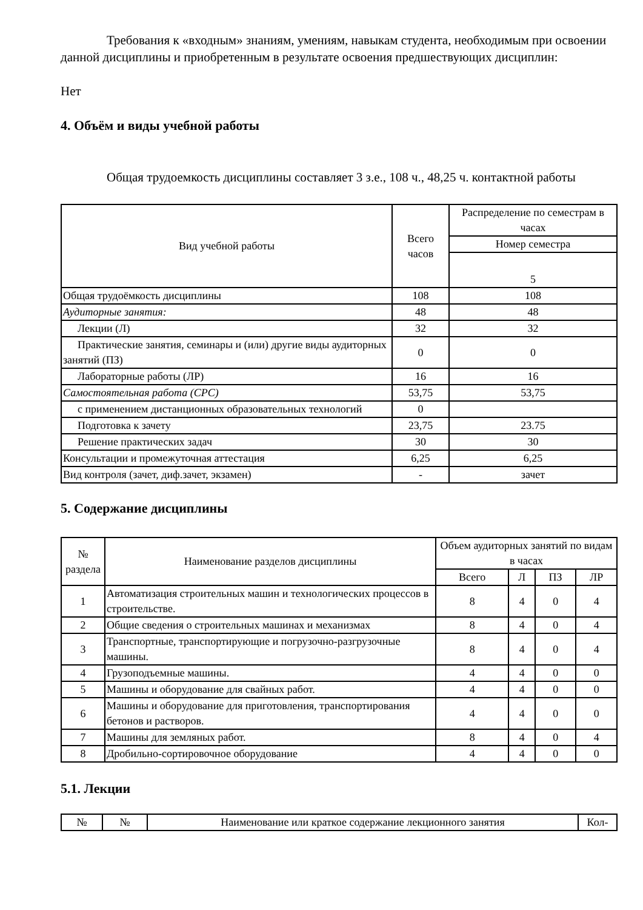Требования к «входным» знаниям, умениям, навыкам студента, необходимым при освоении данной дисциплины и приобретенным в результате освоения предшествующих дисциплин:
Нет
4. Объём и виды учебной работы
Общая трудоемкость дисциплины составляет 3 з.е., 108 ч., 48,25 ч. контактной работы
| Вид учебной работы | Всего часов | Распределение по семестрам в часах |
| --- | --- | --- |
| | | Номер семестра |
| | | 5 |
| Общая трудоёмкость дисциплины | 108 | 108 |
| Аудиторные занятия: | 48 | 48 |
| Лекции (Л) | 32 | 32 |
| Практические занятия, семинары и (или) другие виды аудиторных занятий (ПЗ) | 0 | 0 |
| Лабораторные работы (ЛР) | 16 | 16 |
| Самостоятельная работа (СРС) | 53,75 | 53,75 |
| с применением дистанционных образовательных технологий | 0 | |
| Подготовка к зачету | 23,75 | 23.75 |
| Решение практических задач | 30 | 30 |
| Консультации и промежуточная аттестация | 6,25 | 6,25 |
| Вид контроля (зачет, диф.зачет, экзамен) | - | зачет |
5. Содержание дисциплины
| № раздела | Наименование разделов дисциплины | Объем аудиторных занятий по видам в часах | | | |
| --- | --- | --- | --- | --- | --- |
| | | Всего | Л | ПЗ | ЛР |
| 1 | Автоматизация строительных машин и технологических процессов в строительстве. | 8 | 4 | 0 | 4 |
| 2 | Общие сведения о строительных машинах и механизмах | 8 | 4 | 0 | 4 |
| 3 | Транспортные, транспортирующие и погрузочно-разгрузочные машины. | 8 | 4 | 0 | 4 |
| 4 | Грузоподъемные машины. | 4 | 4 | 0 | 0 |
| 5 | Машины и оборудование для свайных работ. | 4 | 4 | 0 | 0 |
| 6 | Машины и оборудование для приготовления, транспортирования бетонов и растворов. | 4 | 4 | 0 | 0 |
| 7 | Машины для земляных работ. | 8 | 4 | 0 | 4 |
| 8 | Дробильно-сортировочное оборудование | 4 | 4 | 0 | 0 |
5.1. Лекции
| № | № | Наименование или краткое содержание лекционного занятия | Кол- |
| --- | --- | --- | --- |